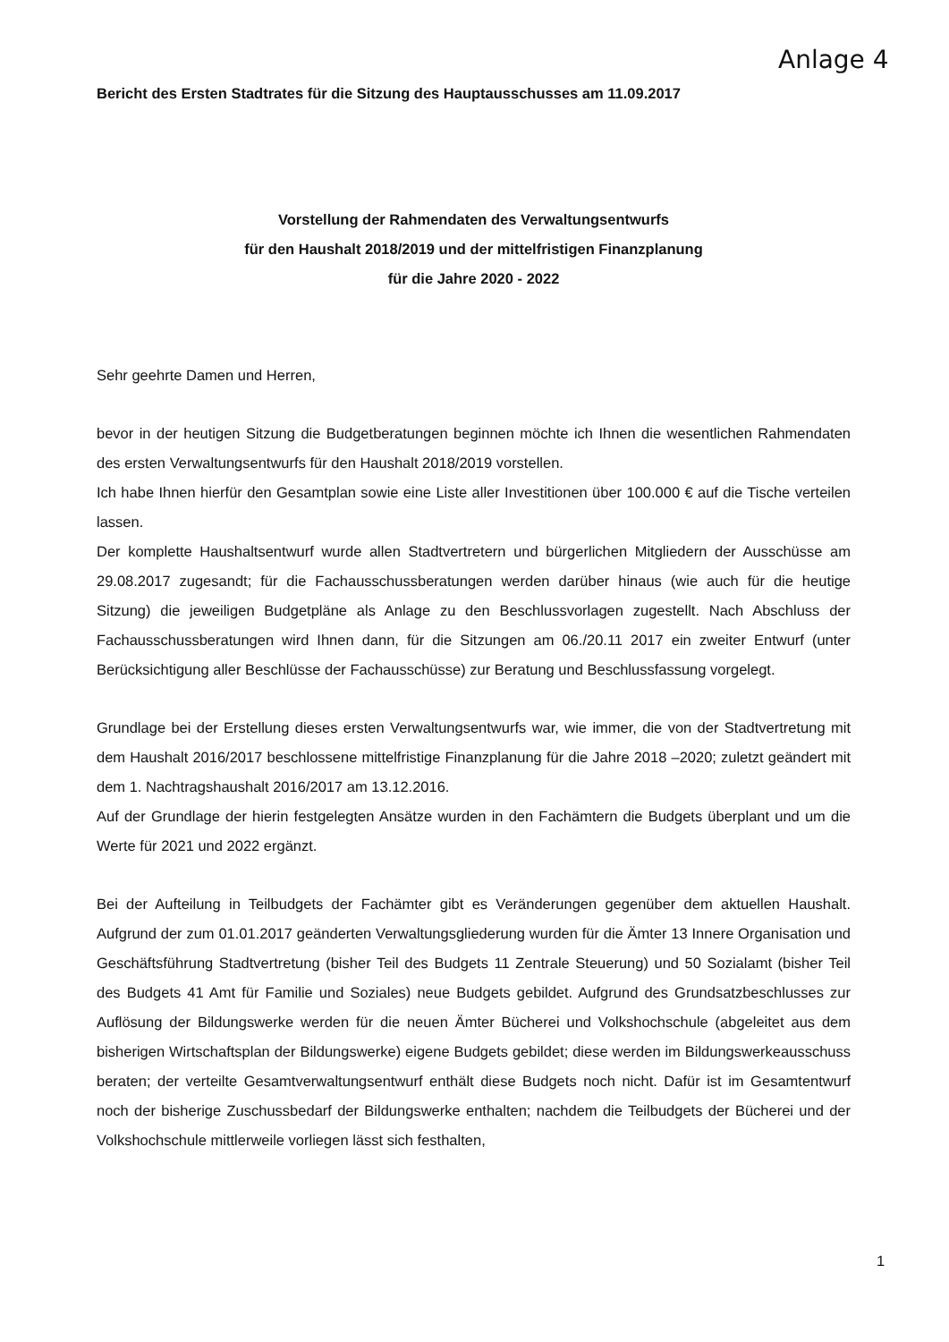Anlage 4
Bericht des Ersten Stadtrates für die Sitzung des Hauptausschusses am 11.09.2017
Vorstellung der Rahmendaten des Verwaltungsentwurfs
für den Haushalt 2018/2019 und der mittelfristigen Finanzplanung
für die Jahre 2020 - 2022
Sehr geehrte Damen und Herren,
bevor in der heutigen Sitzung die Budgetberatungen beginnen möchte ich Ihnen die wesentlichen Rahmendaten des ersten Verwaltungsentwurfs für den Haushalt 2018/2019 vorstellen.
Ich habe Ihnen hierfür den Gesamtplan sowie eine Liste aller Investitionen über 100.000 € auf die Tische verteilen lassen.
Der komplette Haushaltsentwurf wurde allen Stadtvertretern und bürgerlichen Mitgliedern der Ausschüsse am 29.08.2017 zugesandt; für die Fachausschussberatungen werden darüber hinaus (wie auch für die heutige Sitzung) die jeweiligen Budgetpläne als Anlage zu den Beschlussvorlagen zugestellt. Nach Abschluss der Fachausschussberatungen wird Ihnen dann, für die Sitzungen am 06./20.11 2017 ein zweiter Entwurf (unter Berücksichtigung aller Beschlüsse der Fachausschüsse) zur Beratung und Beschlussfassung vorgelegt.
Grundlage bei der Erstellung dieses ersten Verwaltungsentwurfs war, wie immer, die von der Stadtvertretung mit dem Haushalt 2016/2017 beschlossene mittelfristige Finanzplanung für die Jahre 2018 –2020; zuletzt geändert mit dem 1. Nachtragshaushalt 2016/2017 am 13.12.2016.
Auf der Grundlage der hierin festgelegten Ansätze wurden in den Fachämtern die Budgets überplant und um die Werte für 2021 und 2022 ergänzt.
Bei der Aufteilung in Teilbudgets der Fachämter gibt es Veränderungen gegenüber dem aktuellen Haushalt. Aufgrund der zum 01.01.2017 geänderten Verwaltungsgliederung wurden für die Ämter 13 Innere Organisation und Geschäftsführung Stadtvertretung (bisher Teil des Budgets 11 Zentrale Steuerung) und 50 Sozialamt (bisher Teil des Budgets 41 Amt für Familie und Soziales) neue Budgets gebildet. Aufgrund des Grundsatzbeschlusses zur Auflösung der Bildungswerke werden für die neuen Ämter Bücherei und Volkshochschule (abgeleitet aus dem bisherigen Wirtschaftsplan der Bildungswerke) eigene Budgets gebildet; diese werden im Bildungswerkeausschuss beraten; der verteilte Gesamtverwaltungsentwurf enthält diese Budgets noch nicht. Dafür ist im Gesamtentwurf noch der bisherige Zuschussbedarf der Bildungswerke enthalten; nachdem die Teilbudgets der Bücherei und der Volkshochschule mittlerweile vorliegen lässt sich festhalten,
1